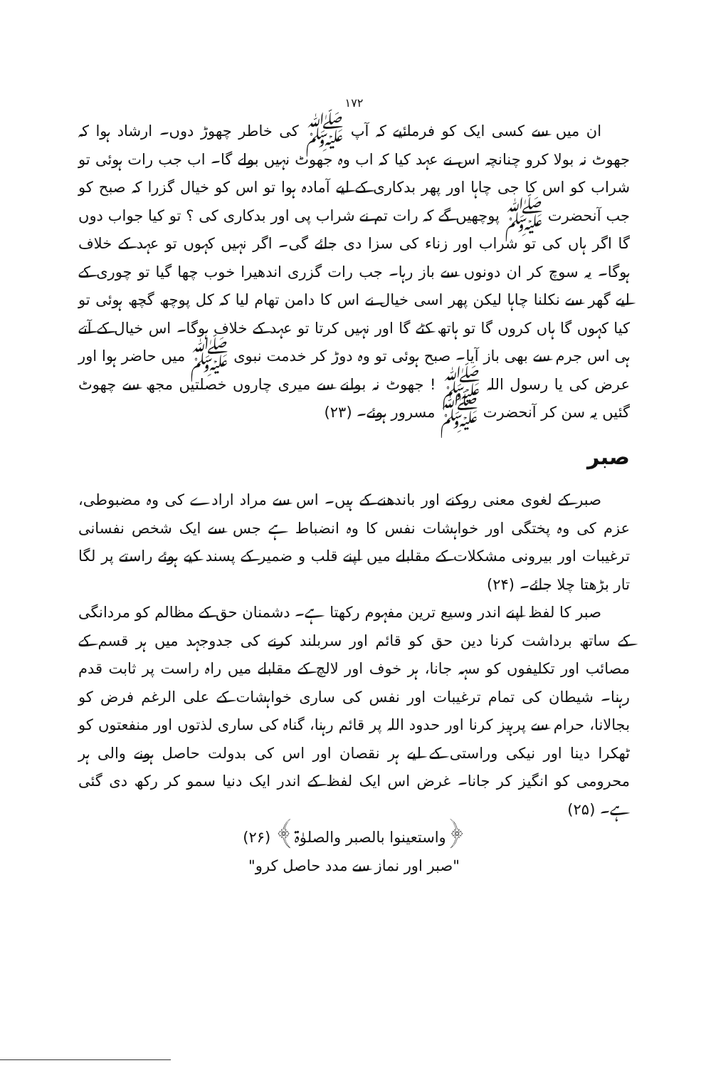۱۷۲
ان میں سے کسی ایک کو فرمائیے کہ آپ ﷺ کی خاطر چھوڑ دوں۔ ارشاد ہوا کہ جھوٹ نہ بولا کرو چنانچہ اس نے عہد کیا کہ اب وہ جھوٹ نہیں بولے گا۔ اب جب رات ہوئی تو شراب کو اس کا جی چاہا اور پھر بدکاری کے لیے آمادہ ہوا تو اس کو خیال گزرا کہ صبح کو جب آنحضرت ﷺ پوچھیں گے کہ رات تم نے شراب پی اور بدکاری کی ؟ تو کیا جواب دوں گا اگر ہاں کی تو شراب اور زناء کی سزا دی جائے گی۔ اگر نہیں کہوں تو عہد کے خلاف ہوگا۔ یہ سوچ کر ان دونوں سے باز رہا۔ جب رات گزری اندھیرا خوب چھا گیا تو چوری کے لیے گھر سے نکلنا چاہا لیکن پھر اسی خیال نے اس کا دامن تھام لیا کہ کل پوچھ گچھ ہوئی تو کیا کہوں گا ہاں کروں گا تو ہاتھ کٹے گا اور نہیں کرتا تو عہد کے خلاف ہوگا۔ اس خیال کے آتے ہی اس جرم سے بھی باز آیا۔ صبح ہوئی تو وہ دوڑ کر خدمت نبوی ﷺ میں حاضر ہوا اور عرض کی یا رسول اللہ ﷺ ! جھوٹ نہ بولنے سے میری چاروں خصلتیں مجھ سے چھوٹ گئیں یہ سن کر آنحضرت ﷺ مسرور ہوئے۔ (۲۳)
صبر
صبر کے لغوی معنی روکنے اور باندھنے کے ہیں۔ اس سے مراد ارادے کی وہ مضبوطی، عزم کی وہ پختگی اور خواہشات نفس کا وہ انضباط ہے جس سے ایک شخص نفسانی ترغیبات اور بیرونی مشکلات کے مقابلے میں اپنے قلب و ضمیر کے پسند کیے ہوئے راستے پر لگا تار بڑھتا چلا جائے۔ (۲۴)
صبر کا لفظ اپنے اندر وسیع ترین مفہوم رکھتا ہے۔ دشمنان حق کے مظالم کو مردانگی کے ساتھ برداشت کرنا دین حق کو قائم اور سربلند کرنے کی جدوجہد میں ہر قسم کے مصائب اور تکلیفوں کو سہہ جانا، ہر خوف اور لالچ کے مقابلے میں راہ راست پر ثابت قدم رہنا۔ شیطان کی تمام ترغیبات اور نفس کی ساری خواہشات کے علی الرغم فرض کو بجالانا، حرام سے پرہیز کرنا اور حدود اللہ پر قائم رہنا، گناہ کی ساری لذتوں اور منفعتوں کو ٹھکرا دینا اور نیکی وراستی کے لیے ہر نقصان اور اس کی بدولت حاصل ہونے والی ہر محرومی کو انگیز کر جانا۔ غرض اس ایک لفظ کے اندر ایک دنیا سمو کر رکھ دی گئی ہے۔ (۲۵)
﴿واستعینوا بالصبر والصلوٰۃ﴾ (۲۶)
"صبر اور نماز سے مدد حاصل کرو"